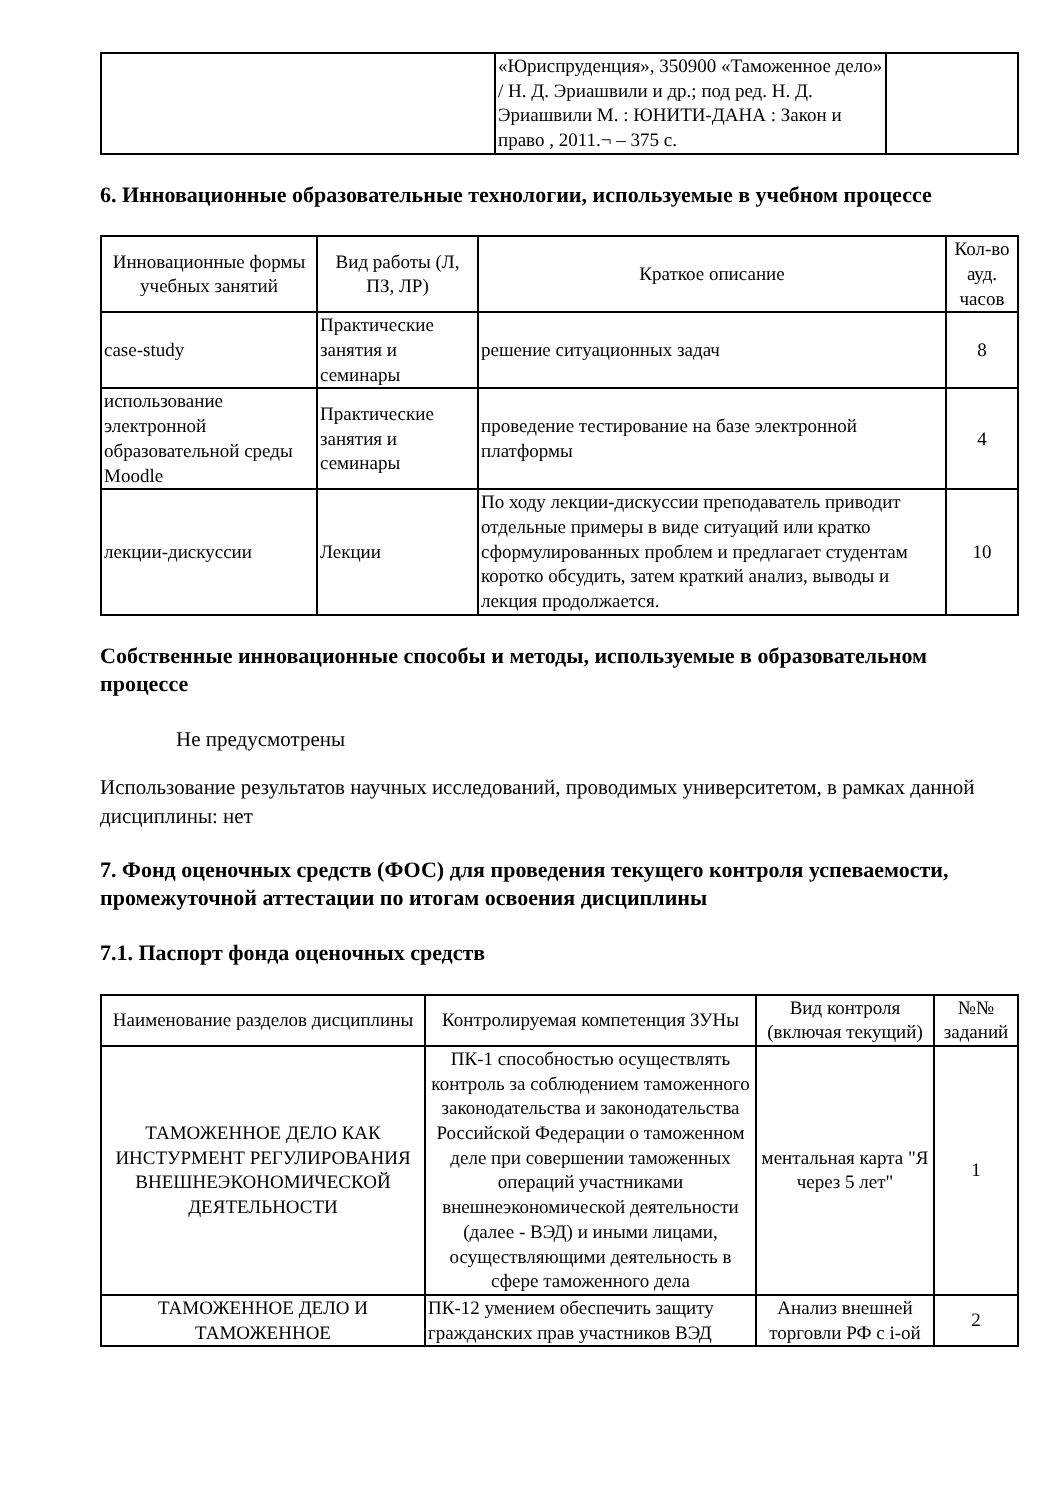| | «Юриспруденция», 350900 «Таможенное дело» / Н. Д. Эриашвили и др.; под ред. Н. Д. Эриашвили М. : ЮНИТИ-ДАНА : Закон и право , 2011.¬ – 375 с. | |
6. Инновационные образовательные технологии, используемые в учебном процессе
| Инновационные формы учебных занятий | Вид работы (Л, ПЗ, ЛР) | Краткое описание | Кол-во ауд. часов |
| --- | --- | --- | --- |
| case-study | Практические занятия и семинары | решение ситуационных задач | 8 |
| использование электронной образовательной среды Moodle | Практические занятия и семинары | проведение тестирование на базе электронной платформы | 4 |
| лекции-дискуссии | Лекции | По ходу лекции-дискуссии преподаватель приводит отдельные примеры в виде ситуаций или кратко сформулированных проблем и предлагает студентам коротко обсудить, затем краткий анализ, выводы и лекция продолжается. | 10 |
Собственные инновационные способы и методы, используемые в образовательном процессе
Не предусмотрены
Использование результатов научных исследований, проводимых университетом, в рамках данной дисциплины: нет
7. Фонд оценочных средств (ФОС) для проведения текущего контроля успеваемости, промежуточной аттестации по итогам освоения дисциплины
7.1. Паспорт фонда оценочных средств
| Наименование разделов дисциплины | Контролируемая компетенция ЗУНы | Вид контроля (включая текущий) | №№ заданий |
| --- | --- | --- | --- |
| ТАМОЖЕННОЕ ДЕЛО КАК ИНСТУРМЕНТ РЕГУЛИРОВАНИЯ ВНЕШНЕЭКОНОМИЧЕСКОЙ ДЕЯТЕЛЬНОСТИ | ПК-1 способностью осуществлять контроль за соблюдением таможенного законодательства и законодательства Российской Федерации о таможенном деле при совершении таможенных операций участниками внешнеэкономической деятельности (далее - ВЭД) и иными лицами, осуществляющими деятельность в сфере таможенного дела | ментальная карта "Я через 5 лет" | 1 |
| ТАМОЖЕННОЕ ДЕЛО И ТАМОЖЕННОЕ | ПК-12 умением обеспечить защиту гражданских прав участников ВЭД | Анализ внешней торговли РФ с i-ой | 2 |